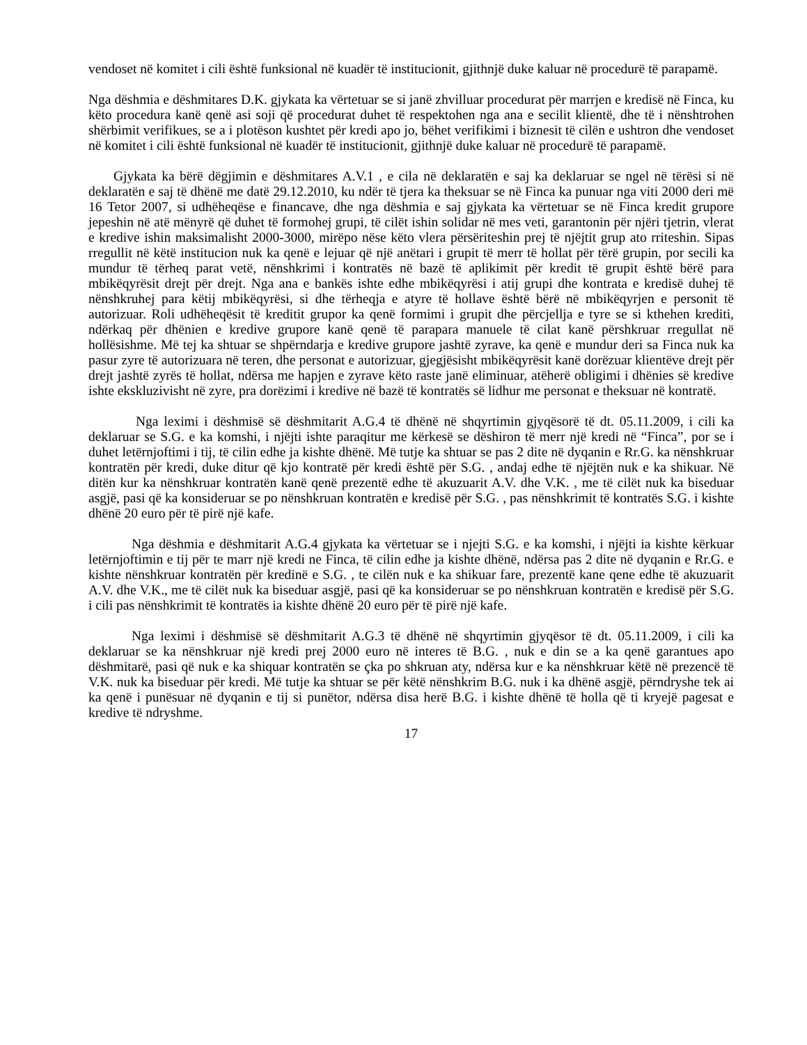vendoset në komitet i cili është funksional në kuadër të institucionit, gjithnjë duke kaluar në procedurë të parapamë.
Nga dëshmia e dëshmitares D.K. gjykata ka vërtetuar se si janë zhvilluar procedurat për marrjen e kredisë në Finca, ku këto procedura kanë qenë asi soji që procedurat duhet të respektohen nga ana e secilit klientë, dhe të i nënshtrohen shërbimit verifikues, se a i plotëson kushtet për kredi apo jo, bëhet verifikimi i biznesit të cilën e ushtron dhe vendoset në komitet i cili është funksional në kuadër të institucionit, gjithnjë duke kaluar në procedurë të parapamë.
Gjykata ka bërë dëgjimin e dëshmitares A.V.1 , e cila në deklaratën e saj ka deklaruar se ngel në tërësi si në deklaratën e saj të dhënë me datë 29.12.2010, ku ndër të tjera ka theksuar se në Finca ka punuar nga viti 2000 deri më 16 Tetor 2007, si udhëheqëse e financave, dhe nga dëshmia e saj gjykata ka vërtetuar se në Finca kredit grupore jepeshin në atë mënyrë që duhet të formohej grupi, të cilët ishin solidar në mes veti, garantonin për njëri tjetrin, vlerat e kredive ishin maksimalisht 2000-3000, mirëpo nëse këto vlera përsëriteshin prej të njëjtit grup ato rriteshin. Sipas rregullit në këtë institucion nuk ka qenë e lejuar që një anëtari i grupit të merr të hollat për tërë grupin, por secili ka mundur të tërheq parat vetë, nënshkrimi i kontratës në bazë të aplikimit për kredit të grupit është bërë para mbikëqyrësit drejt për drejt. Nga ana e bankës ishte edhe mbikëqyrësi i atij grupi dhe kontrata e kredisë duhej të nënshkruhej para këtij mbikëqyrësi, si dhe tërheqja e atyre të hollave është bërë në mbikëqyrjen e personit të autorizuar. Roli udhëheqësit të kreditit grupor ka qenë formimi i grupit dhe përcjellja e tyre se si kthehen krediti, ndërkaq për dhënien e kredive grupore kanë qenë të parapara manuele të cilat kanë përshkruar rregullat në hollësishme. Më tej ka shtuar se shpërndarja e kredive grupore jashtë zyrave, ka qenë e mundur deri sa Finca nuk ka pasur zyre të autorizuara në teren, dhe personat e autorizuar, gjegjësisht mbikëqyrësit kanë dorëzuar klientëve drejt për drejt jashtë zyrës të hollat, ndërsa me hapjen e zyrave këto raste janë eliminuar, atëherë obligimi i dhënies së kredive ishte ekskluzivisht në zyre, pra dorëzimi i kredive në bazë të kontratës së lidhur me personat e theksuar në kontratë.
Nga leximi i dëshmisë së dëshmitarit A.G.4 të dhënë në shqyrtimin gjyqësorë të dt. 05.11.2009, i cili ka deklaruar se S.G. e ka komshi, i njëjti ishte paraqitur me kërkesë se dëshiron të merr një kredi në “Finca”, por se i duhet letërnjoftimi i tij, të cilin edhe ja kishte dhënë. Më tutje ka shtuar se pas 2 dite në dyqanin e Rr.G. ka nënshkruar kontratën për kredi, duke ditur që kjo kontratë për kredi është për S.G. , andaj edhe të njëjtën nuk e ka shikuar. Në ditën kur ka nënshkruar kontratën kanë qenë prezentë edhe të akuzuarit A.V. dhe V.K. , me të cilët nuk ka biseduar asgjë, pasi që ka konsideruar se po nënshkruan kontratën e kredisë për S.G. , pas nënshkrimit të kontratës S.G. i kishte dhënë 20 euro për të pirë një kafe.
Nga dëshmia e dëshmitarit A.G.4 gjykata ka vërtetuar se i njejti S.G. e ka komshi, i njëjti ia kishte kërkuar letërnjoftimin e tij për te marr një kredi ne Finca, të cilin edhe ja kishte dhënë, ndërsa pas 2 dite në dyqanin e Rr.G. e kishte nënshkruar kontratën për kredinë e S.G. , te cilën nuk e ka shikuar fare, prezentë kane qene edhe të akuzuarit A.V. dhe V.K., me të cilët nuk ka biseduar asgjë, pasi që ka konsideruar se po nënshkruan kontratën e kredisë për S.G. i cili pas nënshkrimit të kontratës ia kishte dhënë 20 euro për të pirë një kafe.
Nga leximi i dëshmisë së dëshmitarit A.G.3 të dhënë në shqyrtimin gjyqësor të dt. 05.11.2009, i cili ka deklaruar se ka nënshkruar një kredi prej 2000 euro në interes të B.G. , nuk e din se a ka qenë garantues apo dëshmitarë, pasi që nuk e ka shiquar kontratën se çka po shkruan aty, ndërsa kur e ka nënshkruar këtë në prezencë të V.K. nuk ka biseduar për kredi. Më tutje ka shtuar se për këtë nënshkrim B.G. nuk i ka dhënë asgjë, përndryshe tek ai ka qenë i punësuar në dyqanin e tij si punëtor, ndërsa disa herë B.G. i kishte dhënë të holla që ti kryejë pagesat e kredive të ndryshme.
17